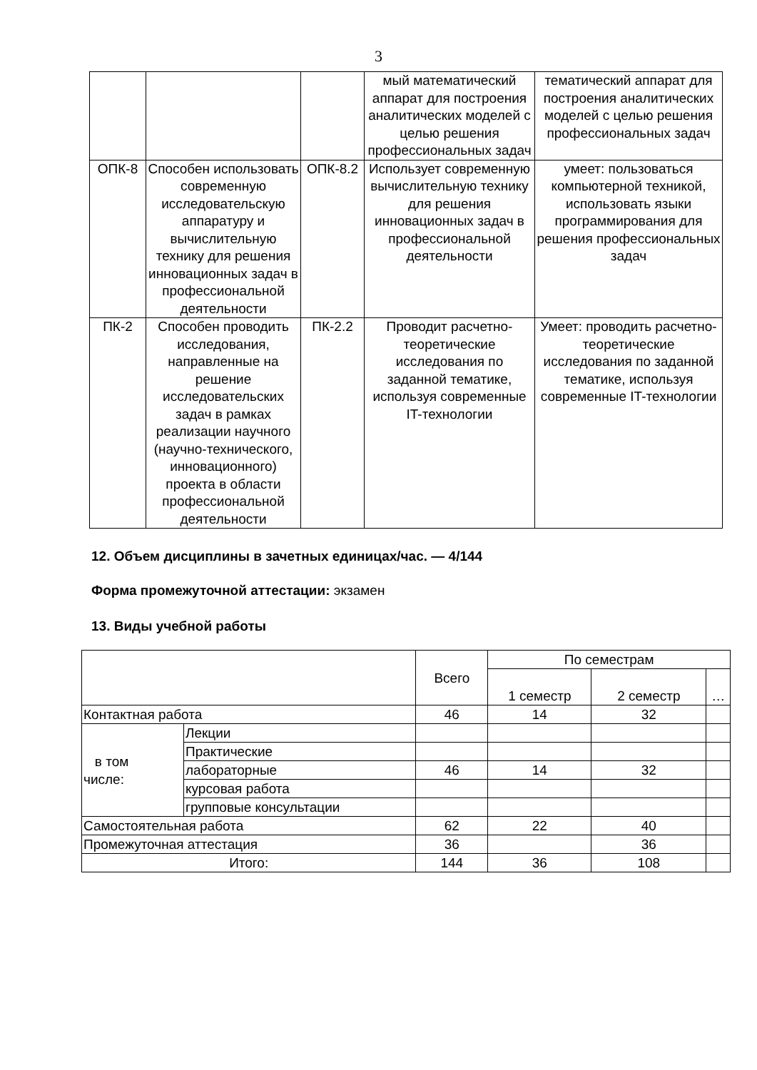3
| | | | мый математический аппарат для построения аналитических моделей с целью решения профессиональных задач | тематический аппарат для построения аналитических моделей с целью решения профессиональных задач |
| ОПК-8 | Способен использовать современную исследовательскую аппаратуру и вычислительную технику для решения инновационных задач в профессиональной деятельности | ОПК-8.2 | Использует современную вычислительную технику для решения инновационных задач в профессиональной деятельности | умеет: пользоваться компьютерной техникой, использовать языки программирования для решения профессиональных задач |
| ПК-2 | Способен проводить исследования, направленные на решение исследовательских задач в рамках реализации научного (научно-технического, инновационного) проекта в области профессиональной деятельности | ПК-2.2 | Проводит расчетно-теоретические исследования по заданной тематике, используя современные IT-технологии | Умеет: проводить расчетно-теоретические исследования по заданной тематике, используя современные IT-технологии |
12. Объем дисциплины в зачетных единицах/час. — 4/144
Форма промежуточной аттестации: экзамен
13. Виды учебной работы
| | | Всего | По семестрам | | |
| | | | 1 семестр | 2 семестр | … |
| Контактная работа | | 46 | 14 | 32 | |
| в том числе: | Лекции | | | | |
| | Практические | | | | |
| | лабораторные | 46 | 14 | 32 | |
| | курсовая работа | | | | |
| | групповые консультации | | | | |
| Самостоятельная работа | | 62 | 22 | 40 | |
| Промежуточная аттестация | | 36 | | 36 | |
| Итого: | | 144 | 36 | 108 | |